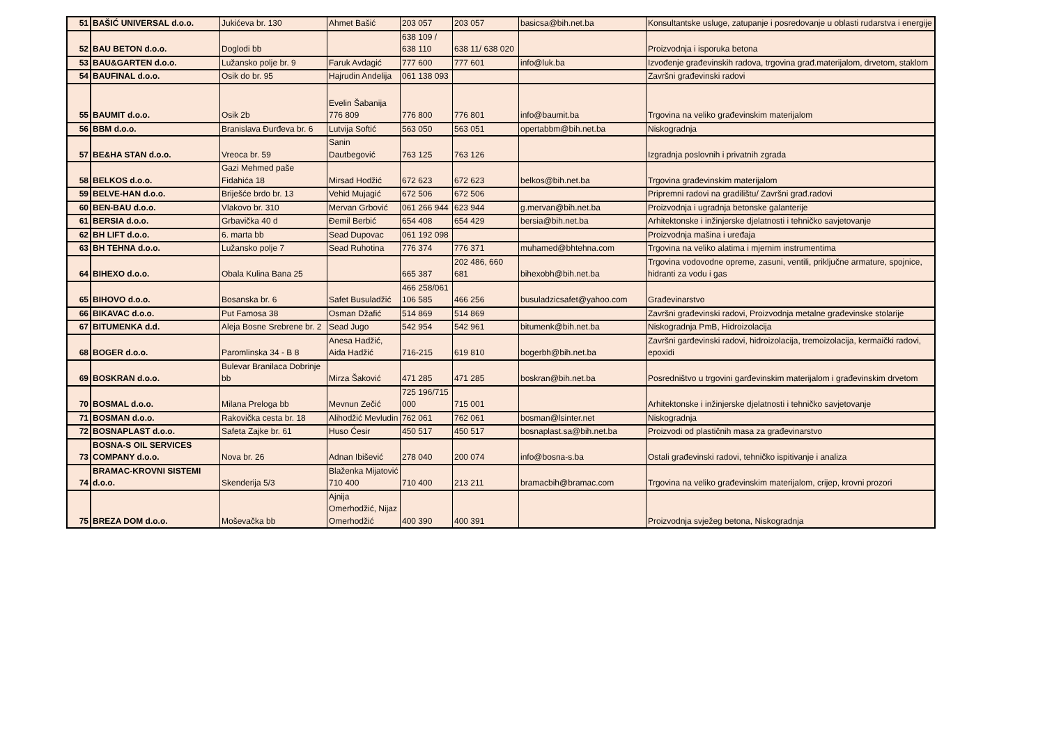| 51 | BAŠIĆ UNIVERSAL d.o.o. | Jukićeva br. 130 | Ahmet Bašić | 203 057 | 203 057 | basicsa@bih.net.ba | Konsultantske usluge, zatupanje i posredovanje u oblasti rudarstva i energije |
| 52 | BAU BETON d.o.o. | Doglodi bb | | 638 109 / 638 110 | 638 11/ 638 020 | | Proizvodnja i isporuka betona |
| 53 | BAU&GARTEN d.o.o. | Lužansko polje br. 9 | Faruk Avdagić | 777 600 | 777 601 | info@luk.ba | Izvođenje građevinskih radova, trgovina građ.materijalom, drvetom, staklom |
| 54 | BAUFINAL d.o.o. | Osik do br. 95 | Hajrudin Andelija | 061 138 093 | | | Završni građevinski radovi |
| 55 | BAUMIT d.o.o. | Osik 2b | Evelin Šabanija 776 809 | 776 800 | 776 801 | info@baumit.ba | Trgovina na veliko građevinskim materijalom |
| 56 | BBM d.o.o. | Branislava Đurđeva br. 6 | Lutvija Softić | 563 050 | 563 051 | opertabbm@bih.net.ba | Niskogradnja |
| 57 | BE&HA STAN d.o.o. | Vreoca br. 59 | Sanin Dautbegović | 763 125 | 763 126 | | Izgradnja poslovnih i privatnih zgrada |
| 58 | BELKOS d.o.o. | Gazi Mehmed paše Fidahića 18 | Mirsad Hodžić | 672 623 | 672 623 | belkos@bih.net.ba | Trgovina građevinskim materijalom |
| 59 | BELVE-HAN d.o.o. | Briješće brdo br. 13 | Vehid Mujagić | 672 506 | 672 506 | | Pripremni radovi na gradilištu/ Završni građ.radovi |
| 60 | BEN-BAU d.o.o. | Vlakovo br. 310 | Mervan Grbović | 061 266 944 | 623 944 | g.mervan@bih.net.ba | Proizvodnja i ugradnja betonske galanterije |
| 61 | BERSIA d.o.o. | Grbavička 40 d | Đemil Berbić | 654 408 | 654 429 | bersia@bih.net.ba | Arhitektonske i inžinjerske djelatnosti i tehničko savjetovanje |
| 62 | BH LIFT d.o.o. | 6. marta bb | Sead Dupovac | 061 192 098 | | | Proizvodnja mašina i uređaja |
| 63 | BH TEHNA d.o.o. | Lužansko polje 7 | Sead Ruhotina | 776 374 | 776 371 | muhamed@bhtehna.com | Trgovina na veliko alatima i mjernim instrumentima |
| 64 | BIHEXO d.o.o. | Obala Kulina Bana 25 | | 665 387 | 202 486, 660 681 | bihexobh@bih.net.ba | Trgovina vodovodne opreme, zasuni, ventili, priključne armature, spojnice, hidranti za vodu i gas |
| 65 | BIHOVO d.o.o. | Bosanska br. 6 | Safet Busuladžić | 466 258/061 106 585 | 466 256 | busuladzicsafet@yahoo.com | Građevinarstvo |
| 66 | BIKAVAC d.o.o. | Put Famosa 38 | Osman Džafić | 514 869 | 514 869 | | Završni građevinski radovi, Proizvodnja metalne građevinske stolarije |
| 67 | BITUMENKA d.d. | Aleja Bosne Srebrene br. 2 | Sead Jugo | 542 954 | 542 961 | bitumenk@bih.net.ba | Niskogradnja PmB, Hidroizolacija |
| 68 | BOGER d.o.o. | Paromlinska 34 - B 8 | Anesa Hadžić, Aida Hadžić | 716-215 | 619 810 | bogerbh@bih.net.ba | Završni garđevinski radovi, hidroizolacija, tremoizolacija, kermaički radovi, epoxidi |
| 69 | BOSKRAN d.o.o. | Bulevar Branilaca Dobrinje bb | Mirza Šaković | 471 285 | 471 285 | boskran@bih.net.ba | Posredništvo u trgovini garđevinskim materijalom i građevinskim drvetom |
| 70 | BOSMAL d.o.o. | Milana Preloga bb | Mevnun Zečić | 725 196/715 000 | 715 001 | | Arhitektonske i inžinjerske djelatnosti i tehničko savjetovanje |
| 71 | BOSMAN d.o.o. | Rakovička cesta br. 18 | Alihodžić Mevludin | 762 061 | 762 061 | bosman@lsinter.net | Niskogradnja |
| 72 | BOSNAPLAST d.o.o. | Safeta Zajke br. 61 | Huso Ćesir | 450 517 | 450 517 | bosnaplast.sa@bih.net.ba | Proizvodi od plastičnih masa za građevinarstvo |
| 73 | BOSNA-S OIL SERVICES COMPANY d.o.o. | Nova br. 26 | Adnan Ibišević | 278 040 | 200 074 | info@bosna-s.ba | Ostali građevinski radovi, tehničko ispitivanje i analiza |
| 74 | BRAMAC-KROVNI SISTEMI d.o.o. | Skenderija 5/3 | Blaženka Mijatović 710 400 | 710 400 | 213 211 | bramacbih@bramac.com | Trgovina na veliko građevinskim materijalom, crijep, krovni prozori |
| 75 | BREZA DOM d.o.o. | Moševačka bb | Ajnija Omerhodžić, Nijaz Omerhodžić | 400 390 | 400 391 | | Proizvodnja svježeg betona, Niskogradnja |